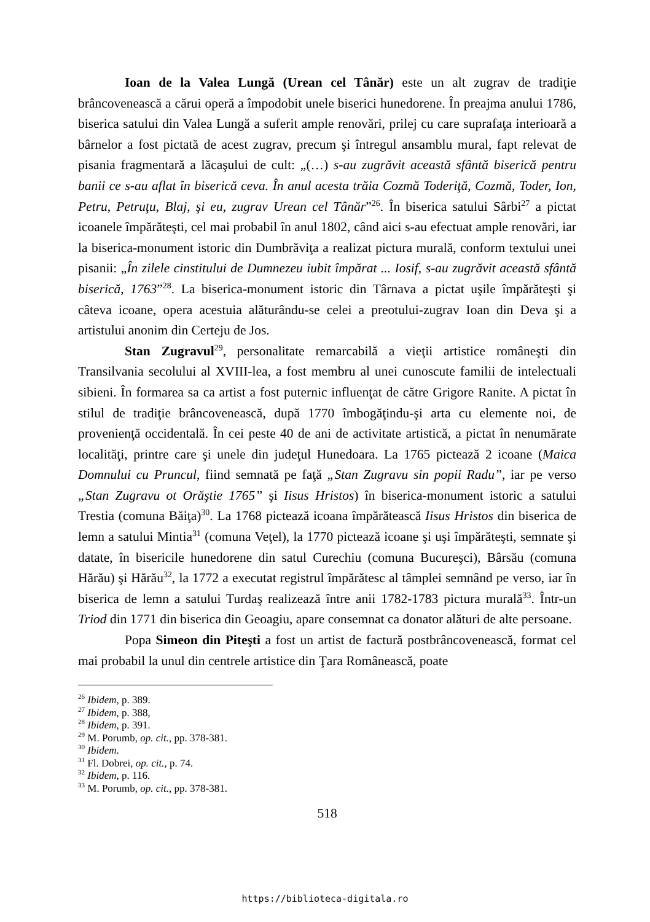Ioan de la Valea Lungă (Urean cel Tânăr) este un alt zugrav de tradiţie brâncovenească a cărui operă a împodobit unele biserici hunedorene. În preajma anului 1786, biserica satului din Valea Lungă a suferit ample renovări, prilej cu care suprafaţa interioară a bârnelor a fost pictată de acest zugrav, precum şi întregul ansamblu mural, fapt relevat de pisania fragmentară a lăcaşului de cult: „(…) s-au zugrăvit această sfântă biserică pentru banii ce s-au aflat în biserică ceva. În anul acesta trăia Cozmă Toderiţă, Cozmă, Toder, Ion, Petru, Petruţu, Blaj, şi eu, zugrav Urean cel Tânăr”<sup>26</sup>. În biserica satului Sârbi<sup>27</sup> a pictat icoanele împărăteşti, cel mai probabil în anul 1802, când aici s-au efectuat ample renovări, iar la biserica-monument istoric din Dumbrăviţa a realizat pictura murală, conform textului unei pisanii: „În zilele cinstitului de Dumnezeu iubit împărat ... Iosif, s-au zugrăvit această sfântă biserică, 1763”<sup>28</sup>. La biserica-monument istoric din Târnava a pictat uşile împărăteşti şi câteva icoane, opera acestuia alăturându-se celei a preotului-zugrav Ioan din Deva şi a artistului anonim din Certeju de Jos.
Stan Zugravul<sup>29</sup>, personalitate remarcabilă a vieţii artistice româneşti din Transilvania secolului al XVIII-lea, a fost membru al unei cunoscute familii de intelectuali sibieni. În formarea sa ca artist a fost puternic influenţat de către Grigore Ranite. A pictat în stilul de tradiţie brâncovenească, după 1770 îmbogăţindu-şi arta cu elemente noi, de provenienţă occidentală. În cei peste 40 de ani de activitate artistică, a pictat în nenumărate localităţi, printre care şi unele din judeţul Hunedoara. La 1765 pictează 2 icoane (Maica Domnului cu Pruncul, fiind semnată pe faţă „Stan Zugravu sin popii Radu”, iar pe verso „Stan Zugravu ot Orăştie 1765” şi Iisus Hristos) în biserica-monument istoric a satului Trestia (comuna Băiţa)<sup>30</sup>. La 1768 pictează icoana împărătească Iisus Hristos din biserica de lemn a satului Mintia<sup>31</sup> (comuna Veţel), la 1770 pictează icoane şi uşi împărăteşti, semnate şi datate, în bisericile hunedorene din satul Curechiu (comuna Bucureşci), Bârsău (comuna Hărău) şi Hărău<sup>32</sup>, la 1772 a executat registrul împărătesc al tâmplei semnând pe verso, iar în biserica de lemn a satului Turdaş realizează între anii 1782-1783 pictura murală<sup>33</sup>. Într-un Triod din 1771 din biserica din Geoagiu, apare consemnat ca donator alături de alte persoane.
Popa Simeon din Piteşti a fost un artist de factură postbrâncovenească, format cel mai probabil la unul din centrele artistice din Ţara Românească, poate
<sup>26</sup> Ibidem, p. 389.
<sup>27</sup> Ibidem, p. 388,
<sup>28</sup> Ibidem, p. 391.
<sup>29</sup> M. Porumb, op. cit., pp. 378-381.
<sup>30</sup> Ibidem.
<sup>31</sup> Fl. Dobrei, op. cit., p. 74.
<sup>32</sup> Ibidem, p. 116.
<sup>33</sup> M. Porumb, op. cit., pp. 378-381.
518
https://biblioteca-digitala.ro